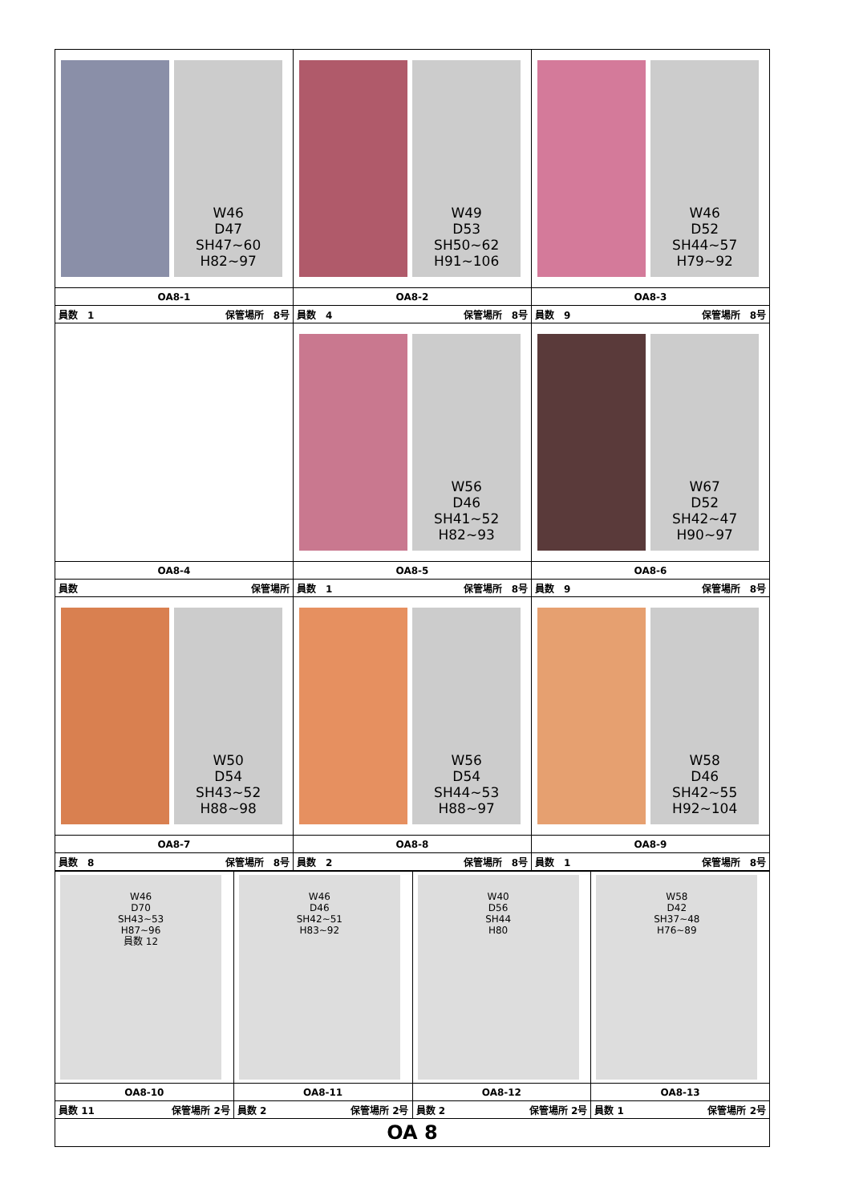| W46 D47 SH47~60 H82~97 | W49 D53 SH50~62 H91~106 | W46 D52 SH44~57 H79~92 |
| OA8-1 | OA8-2 | OA8-3 |
| 員数 1 保管場所 8号 | 員数 4 保管場所 8号 | 員数 9 保管場所 8号 |
| | W56 D46 SH41~52 H82~93 | W67 D52 SH42~47 H90~97 |
| OA8-4 | OA8-5 | OA8-6 |
| 員数 保管場所 | 員数 1 保管場所 8号 | 員数 9 保管場所 8号 |
| W50 D54 SH43~52 H88~98 | W56 D54 SH44~53 H88~97 | W58 D46 SH42~55 H92~104 |
| OA8-7 | OA8-8 | OA8-9 |
| 員数 8 保管場所 8号 | 員数 2 保管場所 8号 | 員数 1 保管場所 8号 |
| W46 D70 SH43~53 H87~96 員数 12 | W46 D46 SH42~51 H83~92 | W40 D56 SH44 H80 | W58 D42 SH37~48 H76~89 |
| OA8-10 | OA8-11 | OA8-12 | OA8-13 |
| 員数 11 保管場所 2号 | 員数 2 保管場所 2号 | 員数 2 保管場所 2号 | 員数 1 保管場所 2号 |
| OA 8 | | | |